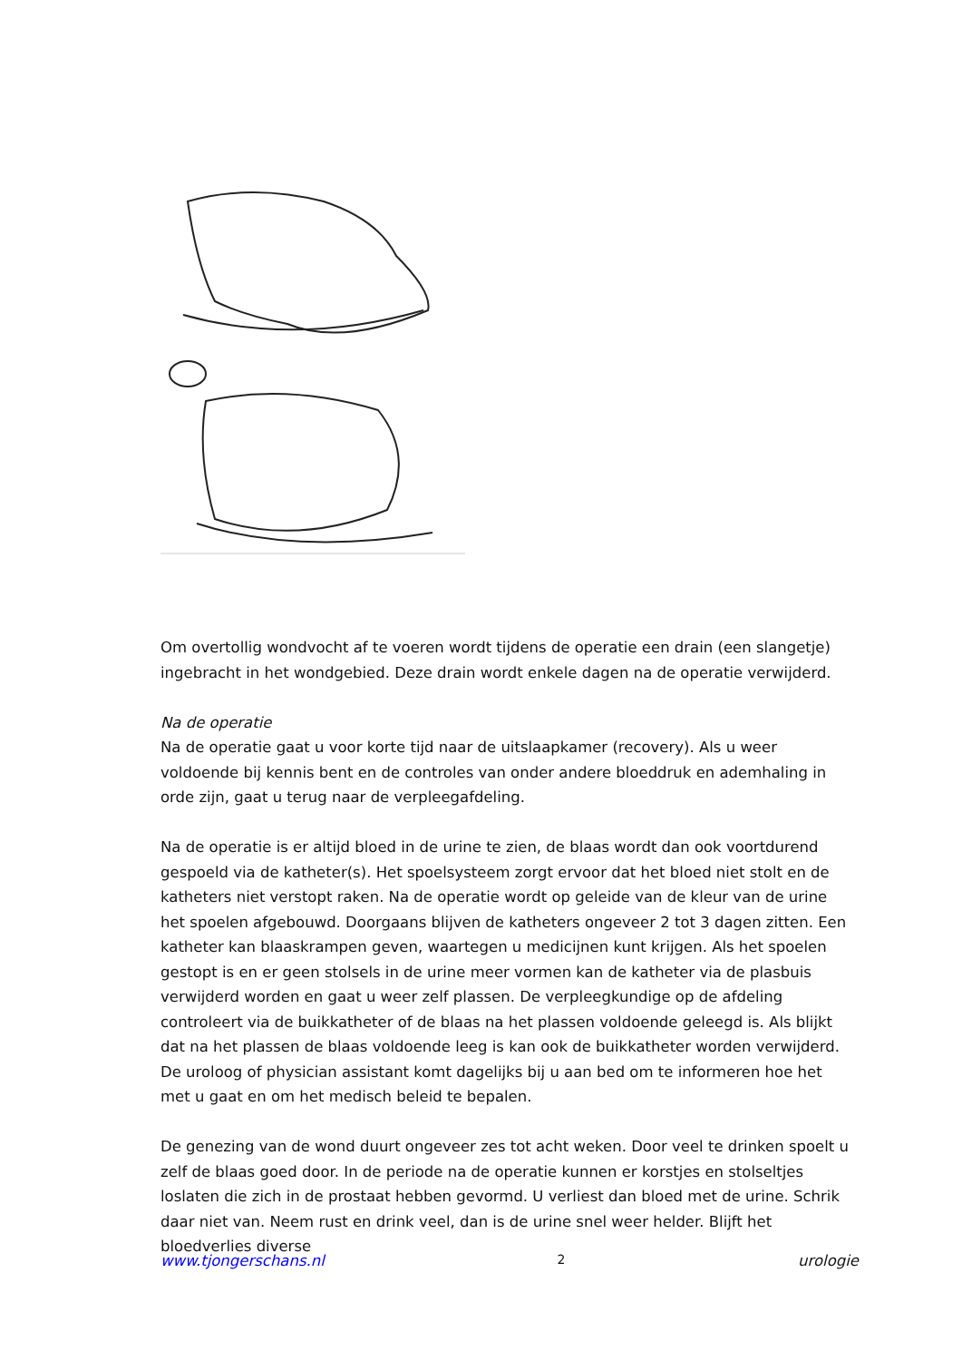Om overtollig wondvocht af te voeren wordt tijdens de operatie een drain (een slangetje) ingebracht in het wondgebied. Deze drain wordt enkele dagen na de operatie verwijderd.
Na de operatie
Na de operatie gaat u voor korte tijd naar de uitslaapkamer (recovery). Als u weer voldoende bij kennis bent en de controles van onder andere bloeddruk en ademhaling in orde zijn, gaat u terug naar de verpleegafdeling.
Na de operatie is er altijd bloed in de urine te zien, de blaas wordt dan ook voortdurend gespoeld via de katheter(s). Het spoelsysteem zorgt ervoor dat het bloed niet stolt en de katheters niet verstopt raken. Na de operatie wordt op geleide van de kleur van de urine het spoelen afgebouwd. Doorgaans blijven de katheters ongeveer 2 tot 3 dagen zitten. Een katheter kan blaaskrampen geven, waartegen u medicijnen kunt krijgen. Als het spoelen gestopt is en er geen stolsels in de urine meer vormen kan de katheter via de plasbuis verwijderd worden en gaat u weer zelf plassen. De verpleegkundige op de afdeling controleert via de buikkatheter of de blaas na het plassen voldoende geleegd is. Als blijkt dat na het plassen de blaas voldoende leeg is kan ook de buikkatheter worden verwijderd. De uroloog of physician assistant komt dagelijks bij u aan bed om te informeren hoe het met u gaat en om het medisch beleid te bepalen.
De genezing van de wond duurt ongeveer zes tot acht weken. Door veel te drinken spoelt u zelf de blaas goed door. In de periode na de operatie kunnen er korstjes en stolseltjes loslaten die zich in de prostaat hebben gevormd. U verliest dan bloed met de urine. Schrik daar niet van. Neem rust en drink veel, dan is de urine snel weer helder. Blijft het bloedverlies diverse
www.tjongerschans.nl 2 urologie